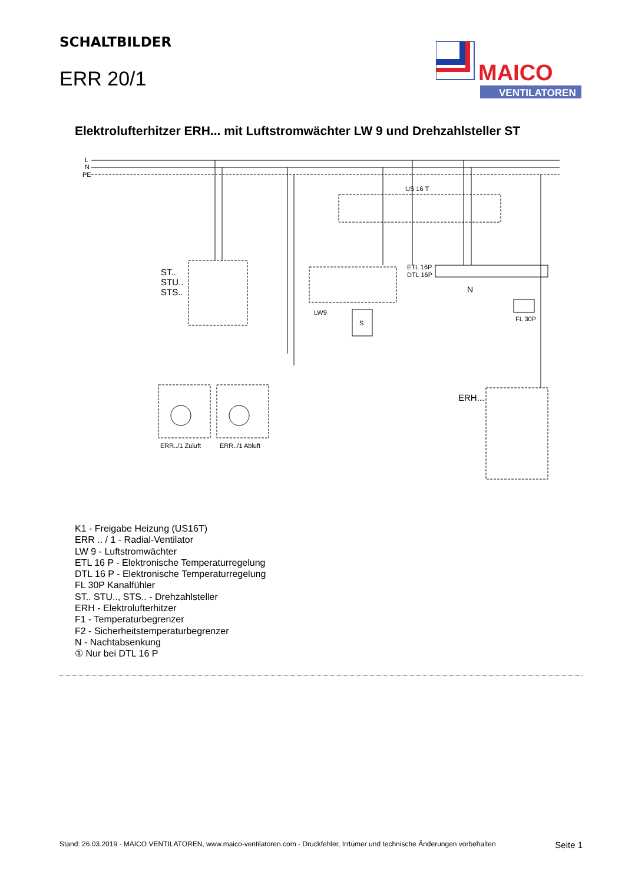SCHALTBILDER
ERR 20/1
MAICO
VENTILATOREN
Elektrolufterhitzer ERH... mit Luftstromwächter LW 9 und Drehzahlsteller ST
L
N
PE
US 16 T
ST..
STU..
STS..
LW9
S
ETL 16P
DTL 16P
N
FL 30P
ERH...
ERR../1 Zuluft
ERR../1 Abluft
K1 - Freigabe Heizung (US16T)
ERR .. / 1 - Radial-Ventilator
LW 9 - Luftstromwächter
ETL 16 P - Elektronische Temperaturregelung
DTL 16 P - Elektronische Temperaturregelung
FL 30P Kanalfühler
ST.. STU.., STS.. - Drehzahlsteller
ERH - Elektrolufterhitzer
F1 - Temperaturbegrenzer
F2 - Sicherheitstemperaturbegrenzer
N - Nachtabsenkung
① Nur bei DTL 16 P
Stand: 26.03.2019 - MAICO VENTILATOREN, www.maico-ventilatoren.com - Druckfehler, Irrtümer und technische Änderungen vorbehalten Seite 1